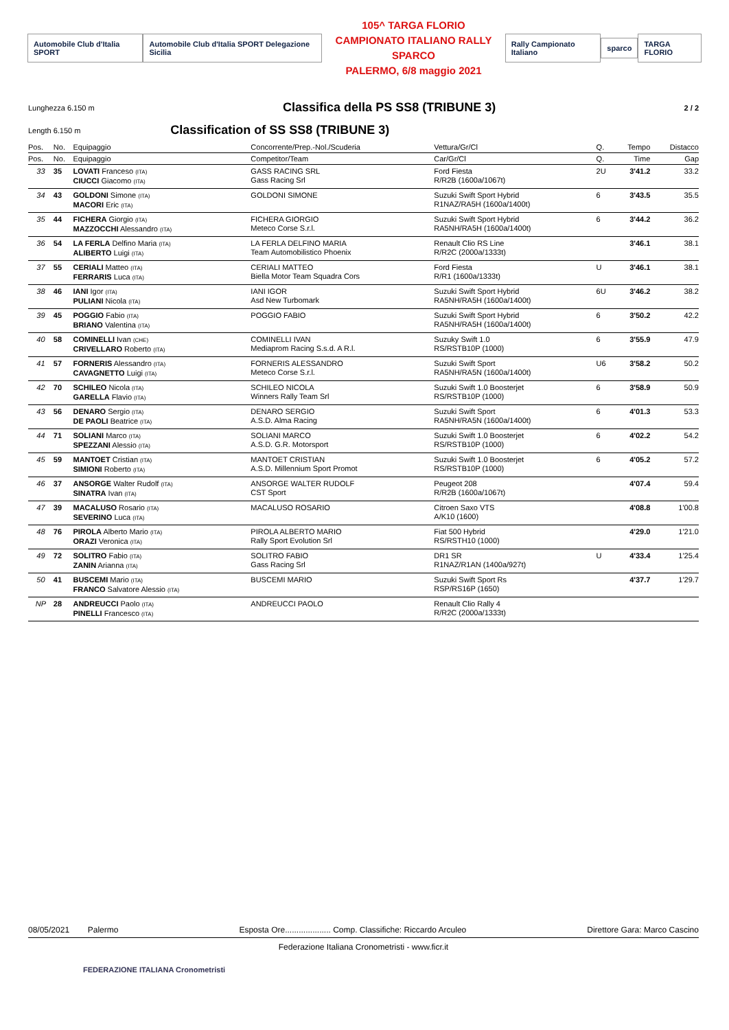Automobile Club d'Italia SPORT Automobile Club d'Italia SPORT Delegazione Sicilia
105^ TARGA FLORIO
CAMPIONATO ITALIANO RALLY SPARCO
PALERMO, 6/8 maggio 2021
Rally Campionato Italiano sparco TARGA FLORIO
Lunghezza 6.150 m
Classifica della PS SS8 (TRIBUNE 3)
2 / 2
Length 6.150 m
Classification of SS SS8 (TRIBUNE 3)
| Pos. | No. | Equipaggio | Concorrente/Prep.-Nol./Scuderia | Vettura/Gr/Cl | Q. | Tempo | Distacco |
| --- | --- | --- | --- | --- | --- | --- | --- |
| Pos. | No. | Equipaggio | Competitor/Team | Car/Gr/Cl | Q. | Time | Gap |
| 33 | 35 | LOVATI Franceso (ITA) CIUCCI Giacomo (ITA) | GASS RACING SRL Gass Racing Srl | Ford Fiesta R/R2B (1600a/1067t) | 2U | 3'41.2 | 33.2 |
| 34 | 43 | GOLDONI Simone (ITA) MACORI Eric (ITA) | GOLDONI SIMONE | Suzuki Swift Sport Hybrid R1NAZ/RA5H (1600a/1400t) | 6 | 3'43.5 | 35.5 |
| 35 | 44 | FICHERA Giorgio (ITA) MAZZOCCHI Alessandro (ITA) | FICHERA GIORGIO Meteco Corse S.r.l. | Suzuki Swift Sport Hybrid RA5NH/RA5H (1600a/1400t) | 6 | 3'44.2 | 36.2 |
| 36 | 54 | LA FERLA Delfino Maria (ITA) ALIBERTO Luigi (ITA) | LA FERLA DELFINO MARIA Team Automobilistico Phoenix | Renault Clio RS Line R/R2C (2000a/1333t) | | 3'46.1 | 38.1 |
| 37 | 55 | CERIALI Matteo (ITA) FERRARIS Luca (ITA) | CERIALI MATTEO Biella Motor Team Squadra Cors | Ford Fiesta R/R1 (1600a/1333t) | U | 3'46.1 | 38.1 |
| 38 | 46 | IANI Igor (ITA) PULIANI Nicola (ITA) | IANI IGOR Asd New Turbomark | Suzuki Swift Sport Hybrid RA5NH/RA5H (1600a/1400t) | 6U | 3'46.2 | 38.2 |
| 39 | 45 | POGGIO Fabio (ITA) BRIANO Valentina (ITA) | POGGIO FABIO | Suzuki Swift Sport Hybrid RA5NH/RA5H (1600a/1400t) | 6 | 3'50.2 | 42.2 |
| 40 | 58 | COMINELLI Ivan (CHE) CRIVELLARO Roberto (ITA) | COMINELLI IVAN Mediaprom Racing S.s.d. A R.l. | Suzuky Swift 1.0 RS/RSTB10P (1000) | 6 | 3'55.9 | 47.9 |
| 41 | 57 | FORNERIS Alessandro (ITA) CAVAGNETTO Luigi (ITA) | FORNERIS ALESSANDRO Meteco Corse S.r.l. | Suzuki Swift Sport RA5NH/RA5N (1600a/1400t) | U6 | 3'58.2 | 50.2 |
| 42 | 70 | SCHILEO Nicola (ITA) GARELLA Flavio (ITA) | SCHILEO NICOLA Winners Rally Team Srl | Suzuki Swift 1.0 Boosterjet RS/RSTB10P (1000) | 6 | 3'58.9 | 50.9 |
| 43 | 56 | DENARO Sergio (ITA) DE PAOLI Beatrice (ITA) | DENARO SERGIO A.S.D. Alma Racing | Suzuki Swift Sport RA5NH/RA5N (1600a/1400t) | 6 | 4'01.3 | 53.3 |
| 44 | 71 | SOLIANI Marco (ITA) SPEZZANI Alessio (ITA) | SOLIANI MARCO A.S.D. G.R. Motorsport | Suzuki Swift 1.0 Boosterjet RS/RSTB10P (1000) | 6 | 4'02.2 | 54.2 |
| 45 | 59 | MANTOET Cristian (ITA) SIMIONI Roberto (ITA) | MANTOET CRISTIAN A.S.D. Millennium Sport Promot | Suzuki Swift 1.0 Boosterjet RS/RSTB10P (1000) | 6 | 4'05.2 | 57.2 |
| 46 | 37 | ANSORGE Walter Rudolf (ITA) SINATRA Ivan (ITA) | ANSORGE WALTER RUDOLF CST Sport | Peugeot 208 R/R2B (1600a/1067t) | | 4'07.4 | 59.4 |
| 47 | 39 | MACALUSO Rosario (ITA) SEVERINO Luca (ITA) | MACALUSO ROSARIO | Citroen Saxo VTS A/K10 (1600) | | 4'08.8 | 1'00.8 |
| 48 | 76 | PIROLA Alberto Mario (ITA) ORAZI Veronica (ITA) | PIROLA ALBERTO MARIO Rally Sport Evolution Srl | Fiat 500 Hybrid RS/RSTH10 (1000) | | 4'29.0 | 1'21.0 |
| 49 | 72 | SOLITRO Fabio (ITA) ZANIN Arianna (ITA) | SOLITRO FABIO Gass Racing Srl | DR1 SR R1NAZ/R1AN (1400a/927t) | U | 4'33.4 | 1'25.4 |
| 50 | 41 | BUSCEMI Mario (ITA) FRANCO Salvatore Alessio (ITA) | BUSCEMI MARIO | Suzuki Swift Sport Rs RSP/RS16P (1650) | | 4'37.7 | 1'29.7 |
| NP | 28 | ANDREUCCI Paolo (ITA) PINELLI Francesco (ITA) | ANDREUCCI PAOLO | Renault Clio Rally 4 R/R2C (2000a/1333t) | | | |
08/05/2021 Palermo Esposta Ore.................... Comp. Classifiche: Riccardo Arculeo Direttore Gara: Marco Cascino
Federazione Italiana Cronometristi - www.ficr.it
FEDERAZIONE ITALIANA Cronometristi